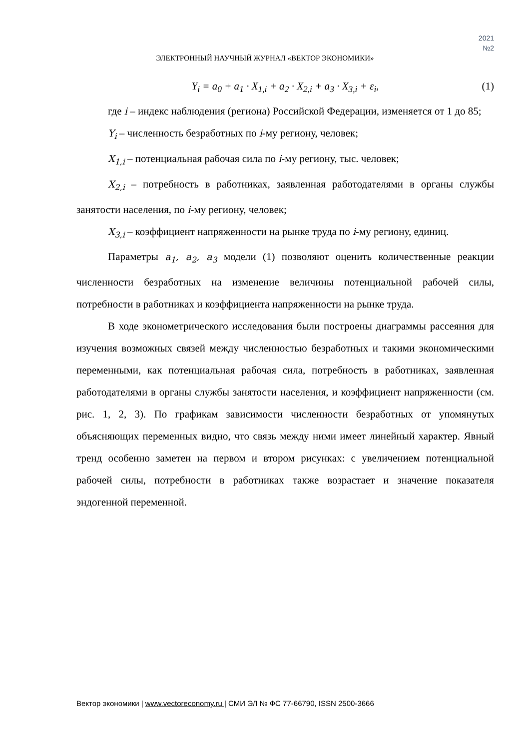2021
№2
ЭЛЕКТРОННЫЙ НАУЧНЫЙ ЖУРНАЛ «ВЕКТОР ЭКОНОМИКИ»
Y<sub>i</sub> = a<sub>0</sub> + a<sub>1</sub> · X<sub>1,i</sub> + a<sub>2</sub> · X<sub>2,i</sub> + a<sub>3</sub> · X<sub>3,i</sub> + ε<sub>i</sub>, (1)
где i – индекс наблюдения (региона) Российской Федерации, изменяется от 1 до 85;
Y<sub>i</sub> – численность безработных по i-му региону, человек;
X<sub>1,i</sub> – потенциальная рабочая сила по i-му региону, тыс. человек;
X<sub>2,i</sub> – потребность в работниках, заявленная работодателями в органы службы занятости населения, по i-му региону, человек;
X<sub>3,i</sub> – коэффициент напряженности на рынке труда по i-му региону, единиц.
Параметры a<sub>1</sub>, a<sub>2</sub>, a<sub>3</sub> модели (1) позволяют оценить количественные реакции численности безработных на изменение величины потенциальной рабочей силы, потребности в работниках и коэффициента напряженности на рынке труда.
В ходе эконометрического исследования были построены диаграммы рассеяния для изучения возможных связей между численностью безработных и такими экономическими переменными, как потенциальная рабочая сила, потребность в работниках, заявленная работодателями в органы службы занятости населения, и коэффициент напряженности (см. рис. 1, 2, 3). По графикам зависимости численности безработных от упомянутых объясняющих переменных видно, что связь между ними имеет линейный характер. Явный тренд особенно заметен на первом и втором рисунках: с увеличением потенциальной рабочей силы, потребности в работниках также возрастает и значение показателя эндогенной переменной.
Вектор экономики | www.vectoreconomy.ru | СМИ ЭЛ № ФС 77-66790, ISSN 2500-3666